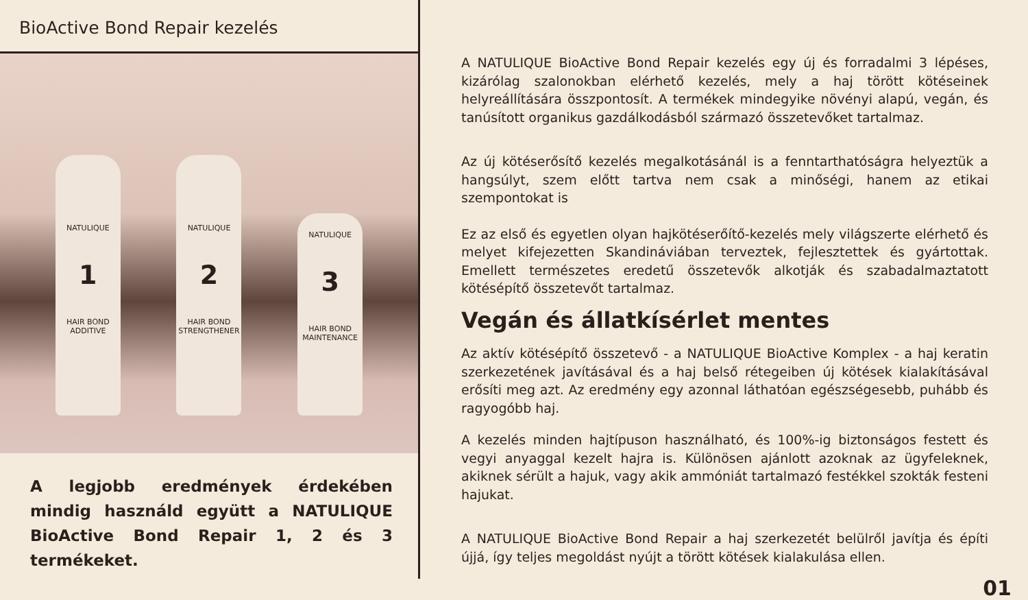BioActive Bond Repair kezelés
NATULIQUE
1
HAIR BOND ADDITIVE
NATULIQUE
2
HAIR BOND STRENGTHENER
NATULIQUE
3
HAIR BOND MAINTENANCE
A legjobb eredmények érdekében mindig használd együtt a NATULIQUE BioActive Bond Repair 1, 2 és 3 termékeket.
A NATULIQUE BioActive Bond Repair kezelés egy új és forradalmi 3 lépéses, kizárólag szalonokban elérhető kezelés, mely a haj törött kötéseinek helyreállítására összpontosít. A termékek mindegyike növényi alapú, vegán, és tanúsított organikus gazdálkodásból származó összetevőket tartalmaz.
Az új kötéserősítő kezelés megalkotásánál is a fenntarthatóságra helyeztük a hangsúlyt, szem előtt tartva nem csak a minőségi, hanem az etikai szempontokat is
Ez az első és egyetlen olyan hajkötéserőítő-kezelés mely világszerte elérhető és melyet kifejezetten Skandináviában terveztek, fejlesztettek és gyártottak. Emellett természetes eredetű összetevők alkotják és szabadalmaztatott kötésépítő összetevőt tartalmaz.
Vegán és állatkísérlet mentes
Az aktív kötésépítő összetevő - a NATULIQUE BioActive Komplex - a haj keratin szerkezetének javításával és a haj belső rétegeiben új kötések kialakításával erősíti meg azt. Az eredmény egy azonnal láthatóan egészségesebb, puhább és ragyogóbb haj.
A kezelés minden hajtípuson használható, és 100%-ig biztonságos festett és vegyi anyaggal kezelt hajra is. Különösen ajánlott azoknak az ügyfeleknek, akiknek sérült a hajuk, vagy akik ammóniát tartalmazó festékkel szokták festeni hajukat.
A NATULIQUE BioActive Bond Repair a haj szerkezetét belülről javítja és építi újjá, így teljes megoldást nyújt a törött kötések kialakulása ellen.
01